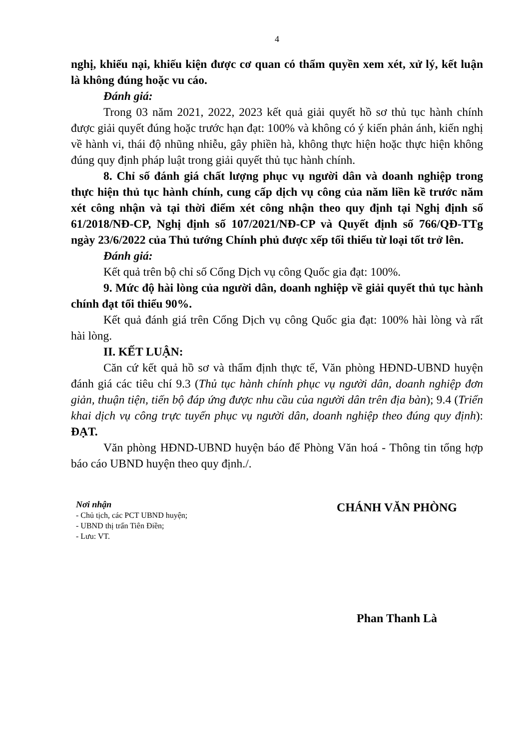4
nghị, khiếu nại, khiếu kiện được cơ quan có thẩm quyền xem xét, xử lý, kết luận là không đúng hoặc vu cáo.
Đánh giá:
Trong 03 năm 2021, 2022, 2023 kết quả giải quyết hồ sơ thủ tục hành chính được giải quyết đúng hoặc trước hạn đạt: 100% và không có ý kiến phản ánh, kiến nghị về hành vi, thái độ nhũng nhiễu, gây phiền hà, không thực hiện hoặc thực hiện không đúng quy định pháp luật trong giải quyết thủ tục hành chính.
8. Chỉ số đánh giá chất lượng phục vụ người dân và doanh nghiệp trong thực hiện thủ tục hành chính, cung cấp dịch vụ công của năm liền kề trước năm xét công nhận và tại thời điểm xét công nhận theo quy định tại Nghị định số 61/2018/NĐ-CP, Nghị định số 107/2021/NĐ-CP và Quyết định số 766/QĐ-TTg ngày 23/6/2022 của Thủ tướng Chính phủ được xếp tối thiểu từ loại tốt trở lên.
Đánh giá:
Kết quả trên bộ chỉ số Cổng Dịch vụ công Quốc gia đạt: 100%.
9. Mức độ hài lòng của người dân, doanh nghiệp về giải quyết thủ tục hành chính đạt tối thiểu 90%.
Kết quả đánh giá trên Cổng Dịch vụ công Quốc gia đạt: 100% hài lòng và rất hài lòng.
II. KẾT LUẬN:
Căn cứ kết quả hồ sơ và thẩm định thực tế, Văn phòng HĐND-UBND huyện đánh giá các tiêu chí 9.3 (Thủ tục hành chính phục vụ người dân, doanh nghiệp đơn giản, thuận tiện, tiến bộ đáp ứng được nhu cầu của người dân trên địa bàn); 9.4 (Triển khai dịch vụ công trực tuyến phục vụ người dân, doanh nghiệp theo đúng quy định): ĐẠT.
Văn phòng HĐND-UBND huyện báo để Phòng Văn hoá - Thông tin tổng hợp báo cáo UBND huyện theo quy định./.
Nơi nhận
- Chủ tịch, các PCT UBND huyện;
- UBND thị trấn Tiên Điền;
- Lưu: VT.
CHÁNH VĂN PHÒNG
Phan Thanh Là